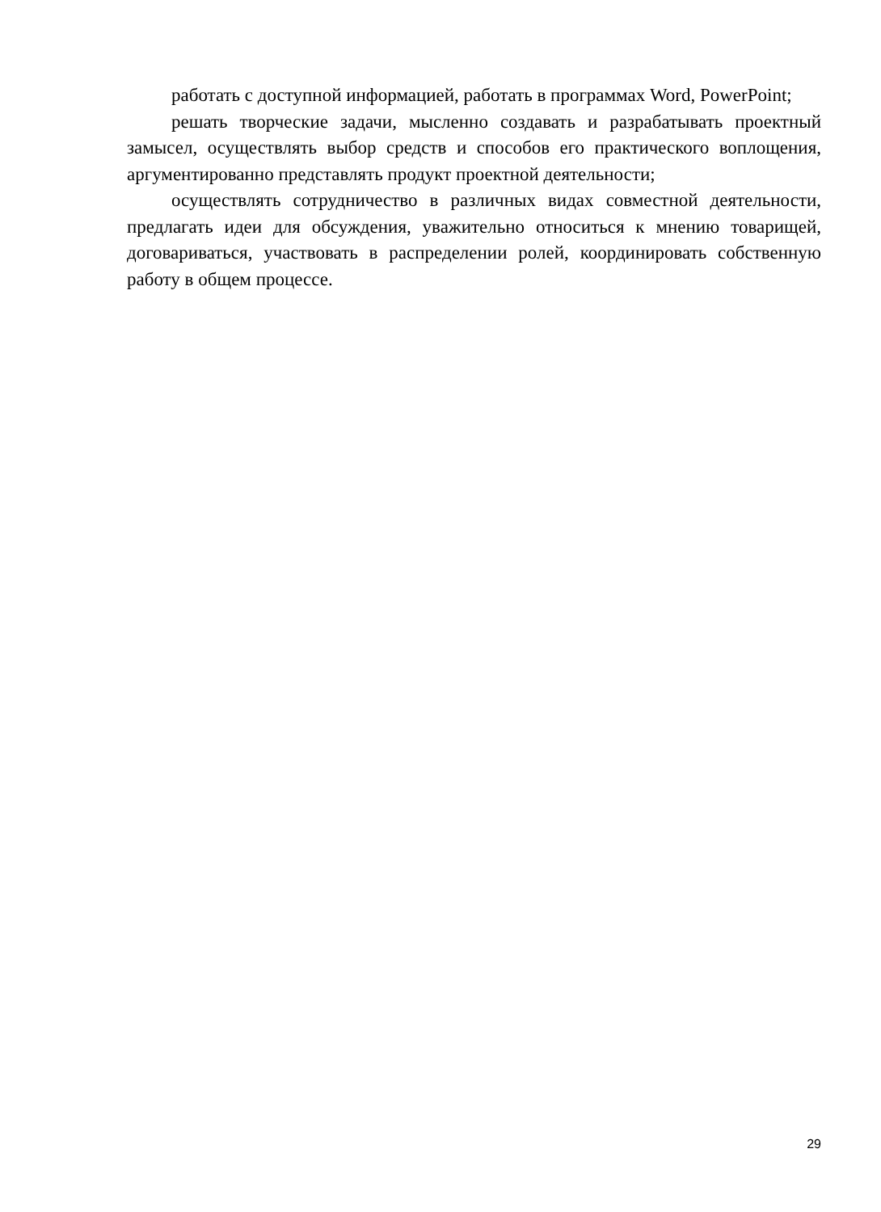работать с доступной информацией, работать в программах Word, PowerPoint;
решать творческие задачи, мысленно создавать и разрабатывать проектный замысел, осуществлять выбор средств и способов его практического воплощения, аргументированно представлять продукт проектной деятельности;
осуществлять сотрудничество в различных видах совместной деятельности, предлагать идеи для обсуждения, уважительно относиться к мнению товарищей, договариваться, участвовать в распределении ролей, координировать собственную работу в общем процессе.
29